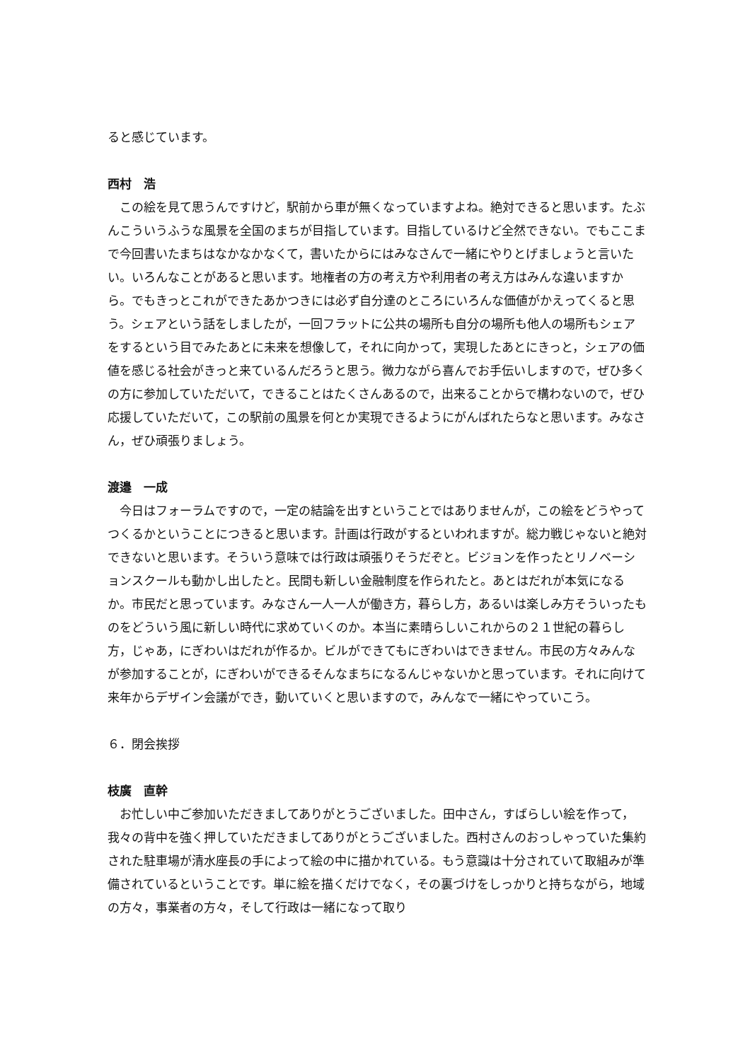ると感じています。
西村　浩
　この絵を見て思うんですけど，駅前から車が無くなっていますよね。絶対できると思います。たぶんこういうふうな風景を全国のまちが目指しています。目指しているけど全然できない。でもここまで今回書いたまちはなかなかなくて，書いたからにはみなさんで一緒にやりとげましょうと言いたい。いろんなことがあると思います。地権者の方の考え方や利用者の考え方はみんな違いますから。でもきっとこれができたあかつきには必ず自分達のところにいろんな価値がかえってくると思う。シェアという話をしましたが，一回フラットに公共の場所も自分の場所も他人の場所もシェアをするという目でみたあとに未来を想像して，それに向かって，実現したあとにきっと，シェアの価値を感じる社会がきっと来ているんだろうと思う。微力ながら喜んでお手伝いしますので，ぜひ多くの方に参加していただいて，できることはたくさんあるので，出来ることからで構わないので，ぜひ応援していただいて，この駅前の風景を何とか実現できるようにがんばれたらなと思います。みなさん，ぜひ頑張りましょう。
渡邉　一成
　今日はフォーラムですので，一定の結論を出すということではありませんが，この絵をどうやってつくるかということにつきると思います。計画は行政がするといわれますが。総力戦じゃないと絶対できないと思います。そういう意味では行政は頑張りそうだぞと。ビジョンを作ったとリノベーションスクールも動かし出したと。民間も新しい金融制度を作られたと。あとはだれが本気になるか。市民だと思っています。みなさん一人一人が働き方，暮らし方，あるいは楽しみ方そういったものをどういう風に新しい時代に求めていくのか。本当に素晴らしいこれからの２１世紀の暮らし方，じゃあ，にぎわいはだれが作るか。ビルができてもにぎわいはできません。市民の方々みんなが参加することが，にぎわいができるそんなまちになるんじゃないかと思っています。それに向けて来年からデザイン会議ができ，動いていくと思いますので，みんなで一緒にやっていこう。
６．閉会挨拶
枝廣　直幹
　お忙しい中ご参加いただきましてありがとうございました。田中さん，すばらしい絵を作って，我々の背中を強く押していただきましてありがとうございました。西村さんのおっしゃっていた集約された駐車場が清水座長の手によって絵の中に描かれている。もう意識は十分されていて取組みが準備されているということです。単に絵を描くだけでなく，その裏づけをしっかりと持ちながら，地域の方々，事業者の方々，そして行政は一緒になって取り